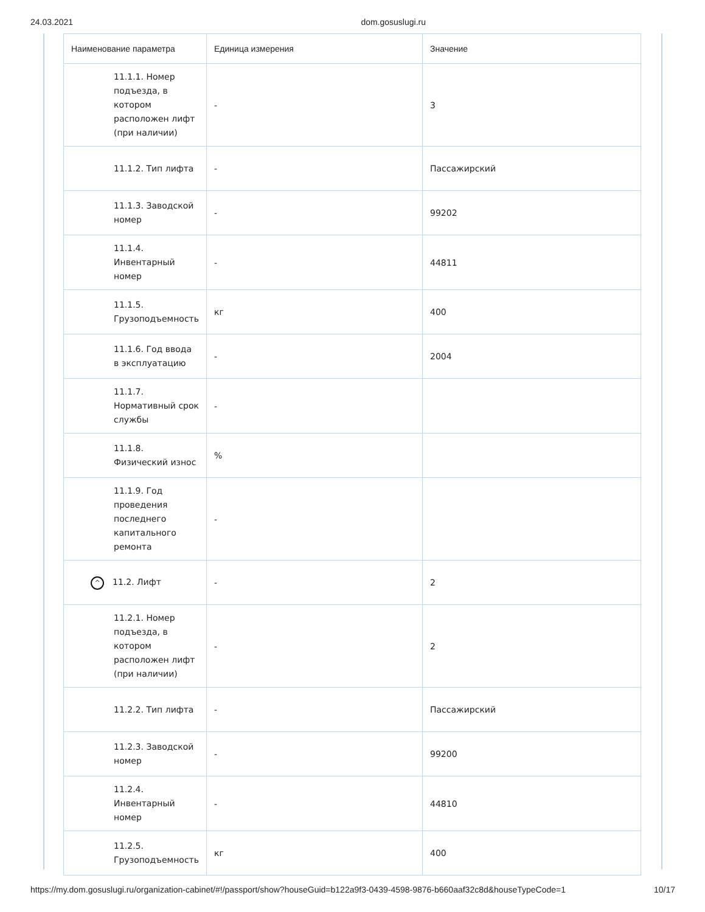24.03.2021 dom.gosuslugi.ru
| Наименование параметра | Единица измерения | Значение |
| --- | --- | --- |
| 11.1.1. Номер подъезда, в котором расположен лифт (при наличии) | - | 3 |
| 11.1.2. Тип лифта | - | Пассажирский |
| 11.1.3. Заводской номер | - | 99202 |
| 11.1.4. Инвентарный номер | - | 44811 |
| 11.1.5. Грузоподъемность | кг | 400 |
| 11.1.6. Год ввода в эксплуатацию | - | 2004 |
| 11.1.7. Нормативный срок службы | - | |
| 11.1.8. Физический износ | % | |
| 11.1.9. Год проведения последнего капитального ремонта | - | |
| ^ 11.2. Лифт | - | 2 |
| 11.2.1. Номер подъезда, в котором расположен лифт (при наличии) | - | 2 |
| 11.2.2. Тип лифта | - | Пассажирский |
| 11.2.3. Заводской номер | - | 99200 |
| 11.2.4. Инвентарный номер | - | 44810 |
| 11.2.5. Грузоподъемность | кг | 400 |
https://my.dom.gosuslugi.ru/organization-cabinet/#!/passport/show?houseGuid=b122a9f3-0439-4598-9876-b660aaf32c8d&houseTypeCode=1 10/17